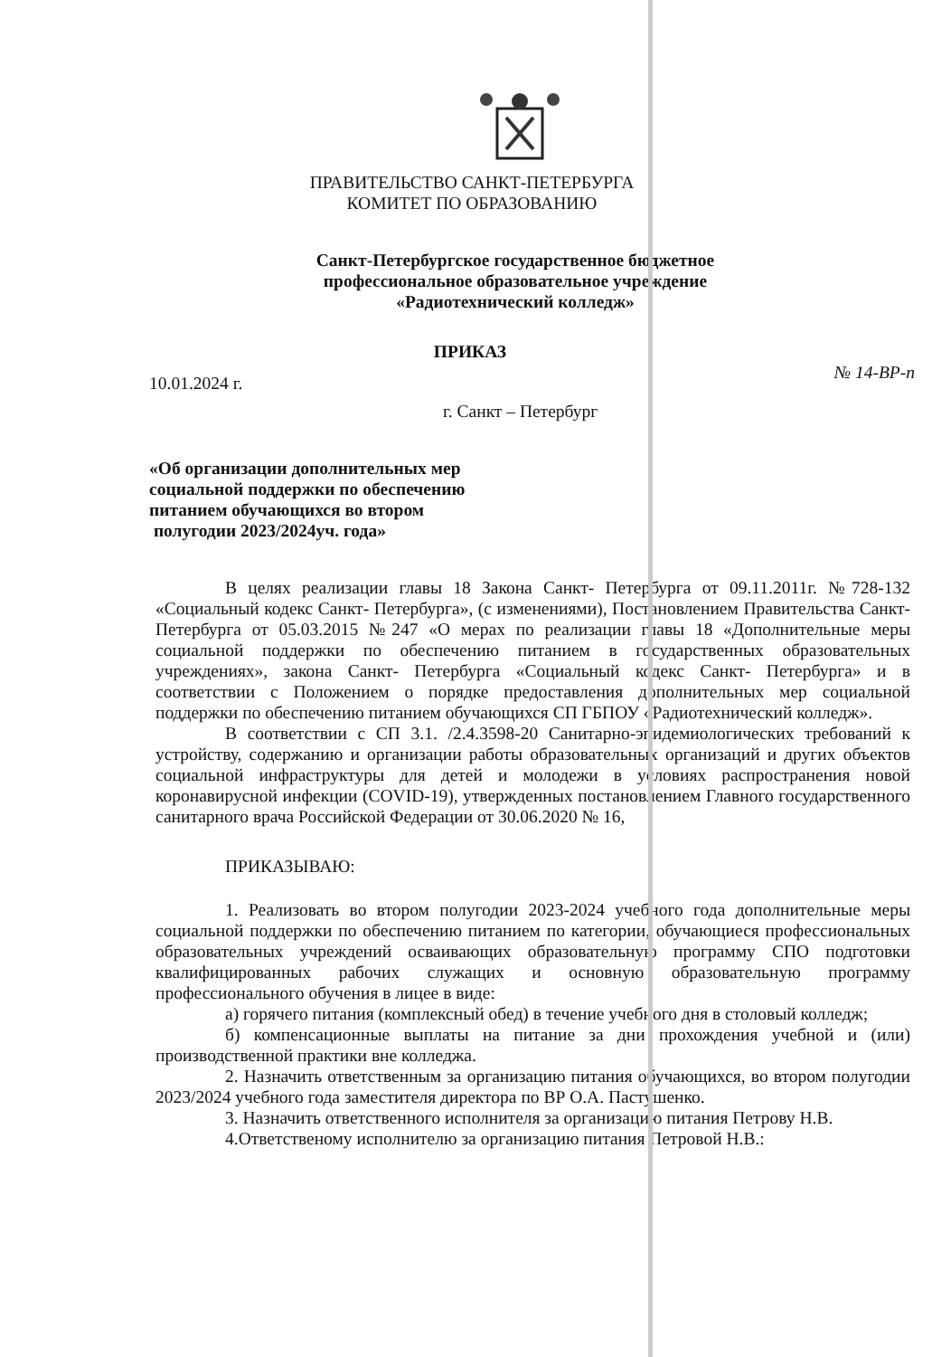ПРАВИТЕЛЬСТВО САНКТ-ПЕТЕРБУРГА
КОМИТЕТ ПО ОБРАЗОВАНИЮ
Санкт-Петербургское государственное бюджетное
профессиональное образовательное учреждение
«Радиотехнический колледж»
ПРИКАЗ
10.01.2024 г. № 14-ВР-п
г. Санкт – Петербург
«Об организации дополнительных мер
социальной поддержки по обеспечению
питанием обучающихся во втором
полугодии 2023/2024уч. года»
В целях реализации главы 18 Закона Санкт- Петербурга от 09.11.2011г. №728-132 «Социальный кодекс Санкт- Петербурга», (с изменениями), Постановлением Правительства Санкт-Петербурга от 05.03.2015 №247 «О мерах по реализации главы 18 «Дополнительные меры социальной поддержки по обеспечению питанием в государственных образовательных учреждениях», закона Санкт- Петербурга «Социальный кодекс Санкт- Петербурга» и в соответствии с Положением о порядке предоставления дополнительных мер социальной поддержки по обеспечению питанием обучающихся СП ГБПОУ «Радиотехнический колледж».
В соответствии с СП 3.1. /2.4.3598-20 Санитарно-эпидемиологических требований к устройству, содержанию и организации работы образовательных организаций и других объектов социальной инфраструктуры для детей и молодежи в условиях распространения новой коронавирусной инфекции (COVID-19), утвержденных постановлением Главного государственного санитарного врача Российской Федерации от 30.06.2020 № 16,
ПРИКАЗЫВАЮ:
1. Реализовать во втором полугодии 2023-2024 учебного года дополнительные меры социальной поддержки по обеспечению питанием по категории, обучающиеся профессиональных образовательных учреждений осваивающих образовательную программу СПО подготовки квалифицированных рабочих служащих и основную образовательную программу профессионального обучения в лицее в виде:
а) горячего питания (комплексный обед) в течение учебного дня в столовый колледж;
б) компенсационные выплаты на питание за дни прохождения учебной и (или) производственной практики вне колледжа.
2. Назначить ответственным за организацию питания обучающихся, во втором полугодии 2023/2024 учебного года заместителя директора по ВР О.А. Пастушенко.
3. Назначить ответственного исполнителя за организацию питания Петрову Н.В.
4.Ответственому исполнителю за организацию питания Петровой Н.В.: